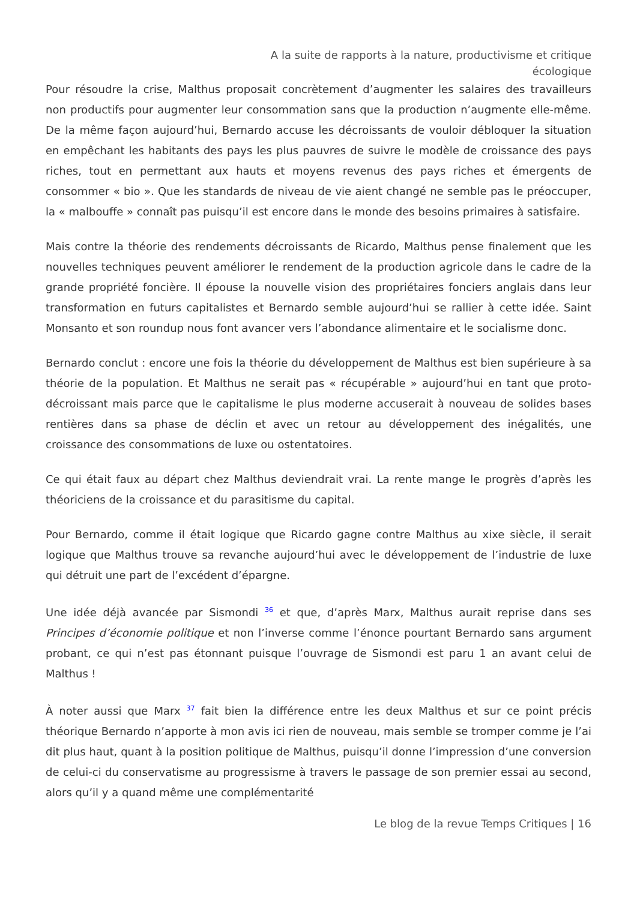A la suite de rapports à la nature, productivisme et critique écologique
Pour résoudre la crise, Malthus proposait concrètement d’augmenter les salaires des travailleurs non productifs pour augmenter leur consommation sans que la production n’augmente elle-même. De la même façon aujourd’hui, Bernardo accuse les décroissants de vouloir débloquer la situation en empêchant les habitants des pays les plus pauvres de suivre le modèle de croissance des pays riches, tout en permettant aux hauts et moyens revenus des pays riches et émergents de consommer « bio ». Que les standards de niveau de vie aient changé ne semble pas le préoccuper, la « malbouffe » connaît pas puisqu’il est encore dans le monde des besoins primaires à satisfaire.
Mais contre la théorie des rendements décroissants de Ricardo, Malthus pense finalement que les nouvelles techniques peuvent améliorer le rendement de la production agricole dans le cadre de la grande propriété foncière. Il épouse la nouvelle vision des propriétaires fonciers anglais dans leur transformation en futurs capitalistes et Bernardo semble aujourd’hui se rallier à cette idée. Saint Monsanto et son roundup nous font avancer vers l’abondance alimentaire et le socialisme donc.
Bernardo conclut : encore une fois la théorie du développement de Malthus est bien supérieure à sa théorie de la population. Et Malthus ne serait pas « récupérable » aujourd’hui en tant que proto-décroissant mais parce que le capitalisme le plus moderne accuserait à nouveau de solides bases rentières dans sa phase de déclin et avec un retour au développement des inégalités, une croissance des consommations de luxe ou ostentatoires.
Ce qui était faux au départ chez Malthus deviendrait vrai. La rente mange le progrès d’après les théoriciens de la croissance et du parasitisme du capital.
Pour Bernardo, comme il était logique que Ricardo gagne contre Malthus au xixe siècle, il serait logique que Malthus trouve sa revanche aujourd’hui avec le développement de l’industrie de luxe qui détruit une part de l’excédent d’épargne.
Une idée déjà avancée par Sismondi <sup>36</sup> et que, d’après Marx, Malthus aurait reprise dans ses Principes d’économie politique et non l’inverse comme l’énonce pourtant Bernardo sans argument probant, ce qui n’est pas étonnant puisque l’ouvrage de Sismondi est paru 1 an avant celui de Malthus !
À noter aussi que Marx <sup>37</sup> fait bien la différence entre les deux Malthus et sur ce point précis théorique Bernardo n’apporte à mon avis ici rien de nouveau, mais semble se tromper comme je l’ai dit plus haut, quant à la position politique de Malthus, puisqu’il donne l’impression d’une conversion de celui-ci du conservatisme au progressisme à travers le passage de son premier essai au second, alors qu’il y a quand même une complémentarité
Le blog de la revue Temps Critiques | 16